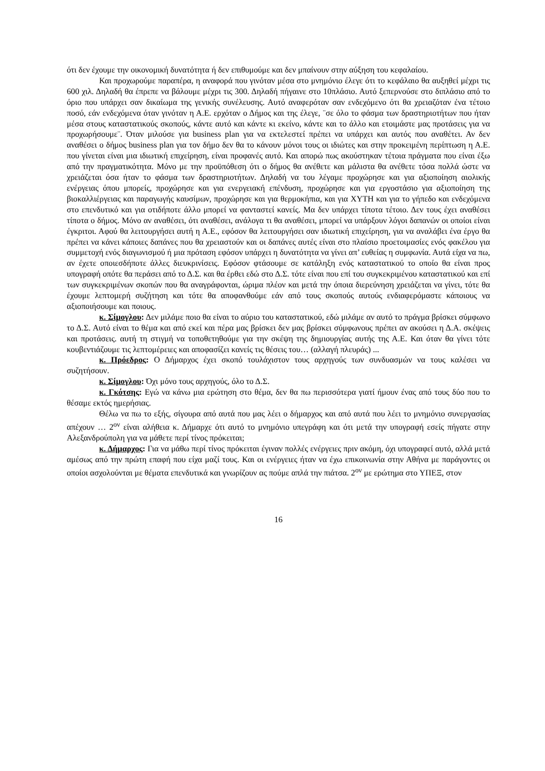ότι δεν έχουμε την οικονομική δυνατότητα ή δεν επιθυμούμε και δεν μπαίνουν στην αύξηση του κεφαλαίου.
Και προχωρούμε παραπέρα, η αναφορά που γινόταν μέσα στο μνημόνιο έλεγε ότι το κεφάλαιο θα αυξηθεί μέχρι τις 600 χιλ. Δηλαδή θα έπρεπε να βάλουμε μέχρι τις 300. Δηλαδή πήγαινε στο 10πλάσιο. Αυτό ξεπερνούσε στο διπλάσιο από το όριο που υπάρχει σαν δικαίωμα της γενικής συνέλευσης. Αυτό αναφερόταν σαν ενδεχόμενο ότι θα χρειαζόταν ένα τέτοιο ποσό, εάν ενδεχόμενα όταν γινόταν η Α.Ε. ερχόταν ο Δήμος και της έλεγε, ¨σε όλο το φάσμα των δραστηριοτήτων που ήταν μέσα στους καταστατικούς σκοπούς, κάντε αυτό και κάντε κι εκείνο, κάντε και το άλλο και ετοιμάστε μας προτάσεις για να προχωρήσουμε¨. Όταν μιλούσε για business plan για να εκτελεστεί πρέπει να υπάρχει και αυτός που αναθέτει. Αν δεν αναθέσει ο δήμος business plan για τον δήμο δεν θα το κάνουν μόνοι τους οι ιδιώτες και στην προκειμένη περίπτωση η Α.Ε. που γίνεται είναι μια ιδιωτική επιχείρηση, είναι προφανές αυτό. Και απορώ πως ακούστηκαν τέτοια πράγματα που είναι έξω από την πραγματικότητα. Μόνο με την προϋπόθεση ότι ο δήμος θα ανέθετε και μάλιστα θα ανέθετε τόσα πολλά ώστε να χρειάζεται όσα ήταν το φάσμα των δραστηριοτήτων. Δηλαδή να του λέγαμε προχώρησε και για αξιοποίηση αιολικής ενέργειας όπου μπορείς, προχώρησε και για ενεργειακή επένδυση, προχώρησε και για εργοστάσιο για αξιοποίηση της βιοκαλλιέργειας και παραγωγής καυσίμων, προχώρησε και για θερμοκήπια, και για ΧΥΤΗ και για το γήπεδο και ενδεχόμενα στο επενδυτικό και για οτιδήποτε άλλο μπορεί να φανταστεί κανείς. Μα δεν υπάρχει τίποτα τέτοιο. Δεν τους έχει αναθέσει τίποτα ο δήμος. Μόνο αν αναθέσει, ότι αναθέσει, ανάλογα τι θα αναθέσει, μπορεί να υπάρξουν λόγοι δαπανών οι οποίοι είναι έγκριτοι. Αφού θα λειτουργήσει αυτή η Α.Ε., εφόσον θα λειτουργήσει σαν ιδιωτική επιχείρηση, για να αναλάβει ένα έργο θα πρέπει να κάνει κάποιες δαπάνες που θα χρειαστούν και οι δαπάνες αυτές είναι στο πλαίσιο προετοιμασίες ενός φακέλου για συμμετοχή ενός διαγωνισμού ή μια πρόταση εφόσον υπάρχει η δυνατότητα να γίνει απ’ ευθείας η συμφωνία. Αυτά είχα να πω, αν έχετε οποιεσδήποτε άλλες διευκρινίσεις. Εφόσον φτάσουμε σε κατάληξη ενός καταστατικού το οποίο θα είναι προς υπογραφή οπότε θα περάσει από το Δ.Σ. και θα έρθει εδώ στο Δ.Σ. τότε είναι που επί του συγκεκριμένου καταστατικού και επί των συγκεκριμένων σκοπών που θα αναγράφονται, ώριμα πλέον και μετά την όποια διερεύνηση χρειάζεται να γίνει, τότε θα έχουμε λεπτομερή συζήτηση και τότε θα αποφανθούμε εάν από τους σκοπούς αυτούς ενδιαφερόμαστε κάποιους να αξιοποιήσουμε και ποιους.
κ. Σίμογλου: Δεν μιλάμε ποιο θα είναι το αύριο του καταστατικού, εδώ μιλάμε αν αυτό το πράγμα βρίσκει σύμφωνο το Δ.Σ. Αυτό είναι το θέμα και από εκεί και πέρα μας βρίσκει δεν μας βρίσκει σύμφωνους πρέπει αν ακούσει η Δ.Α. σκέψεις και προτάσεις. αυτή τη στιγμή να τοποθετηθούμε για την σκέψη της δημιουργίας αυτής της Α.Ε. Και όταν θα γίνει τότε κουβεντιάζουμε τις λεπτομέρειες και αποφασίζει κανείς τις θέσεις του… (αλλαγή πλευράς) ...
κ. Πρόεδρος: Ο Δήμαρχος έχει σκοπό τουλάχιστον τους αρχηγούς των συνδυασμών να τους καλέσει να συζητήσουν.
κ. Σίμογλου: Όχι μόνο τους αρχηγούς, όλο το Δ.Σ.
κ. Γκότσης: Εγώ να κάνω μια ερώτηση στο θέμα, δεν θα πω περισσότερα γιατί ήμουν ένας από τους δύο που το θέσαμε εκτός ημερήσιας.
Θέλω να πω το εξής, σίγουρα από αυτά που μας λέει ο δήμαρχος και από αυτά που λέει το μνημόνιο συνεργασίας απέχουν … 2<sup>ον</sup> είναι αλήθεια κ. Δήμαρχε ότι αυτό το μνημόνιο υπεγράφη και ότι μετά την υπογραφή εσείς πήγατε στην Αλεξανδρούπολη για να μάθετε περί τίνος πρόκειται;
κ. Δήμαρχος: Για να μάθω περί τίνος πρόκειται έγιναν πολλές ενέργειες πριν ακόμη, όχι υπογραφεί αυτό, αλλά μετά αμέσως από την πρώτη επαφή που είχα μαζί τους. Και οι ενέργειες ήταν να έχω επικοινωνία στην Αθήνα με παράγοντες οι οποίοι ασχολούνται με θέματα επενδυτικά και γνωρίζουν ας πούμε απλά την πιάτσα. 2<sup>ον</sup> με ερώτημα στο ΥΠΕΞ, στον
16